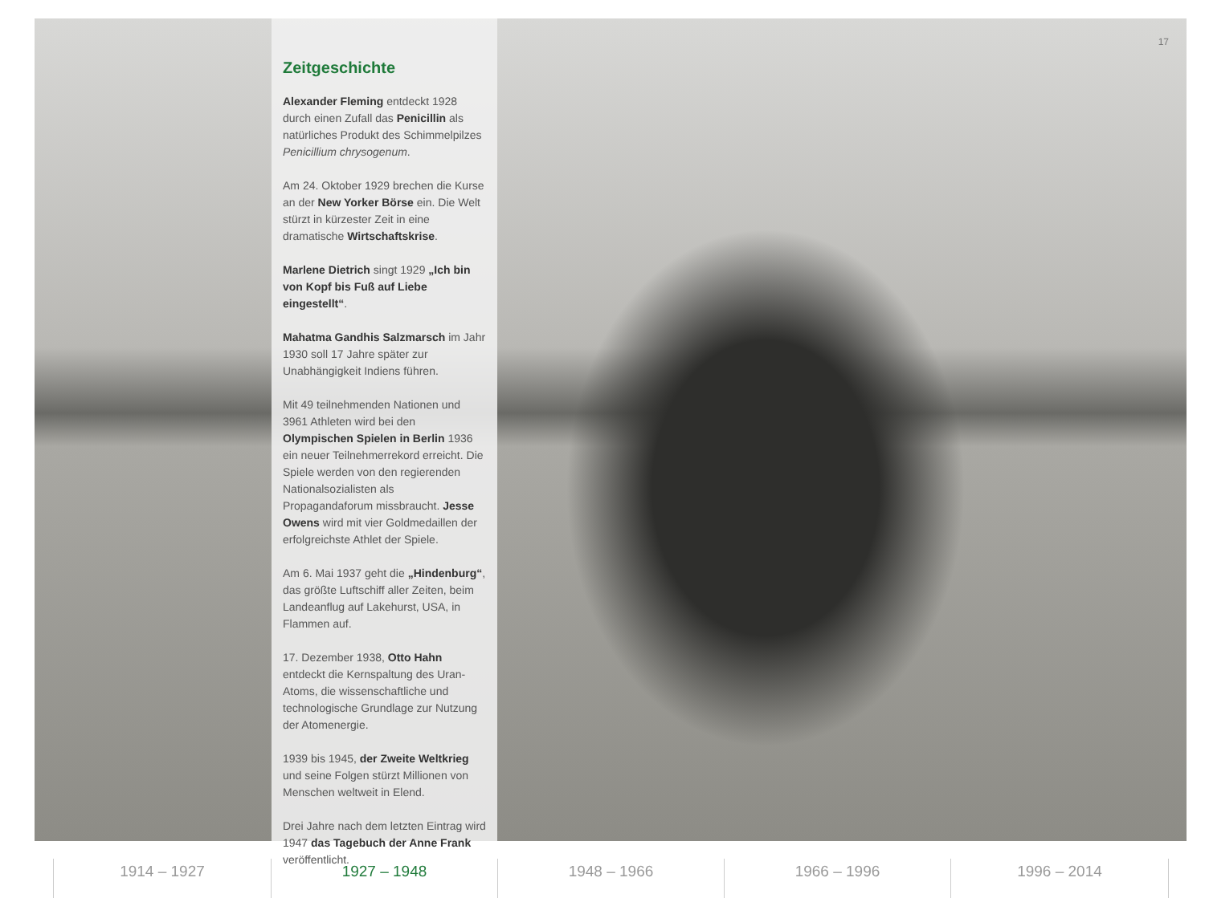17
Zeitgeschichte
Alexander Fleming entdeckt 1928 durch einen Zufall das Penicillin als natürliches Produkt des Schimmelpilzes Penicillium chrysogenum.
Am 24. Oktober 1929 brechen die Kurse an der New Yorker Börse ein. Die Welt stürzt in kürzester Zeit in eine dramatische Wirtschaftskrise.
Marlene Dietrich singt 1929 „Ich bin von Kopf bis Fuß auf Liebe eingestellt“.
Mahatma Gandhis Salzmarsch im Jahr 1930 soll 17 Jahre später zur Unabhängigkeit Indiens führen.
Mit 49 teilnehmenden Nationen und 3961 Athleten wird bei den Olympischen Spielen in Berlin 1936 ein neuer Teil­nehmerrekord erreicht. Die Spiele werden von den regierenden Nationalsozialisten als Propagandaforum missbraucht. Jesse Owens wird mit vier Goldmedail­len der erfolgreichste Athlet der Spiele.
Am 6. Mai 1937 geht die „Hindenburg“, das größte Luftschiff aller Zeiten, beim Landeanflug auf Lakehurst, USA, in Flammen auf.
17. Dezember 1938, Otto Hahn entdeckt die Kernspaltung des Uran-Atoms, die wissenschaftliche und technologische Grundlage zur Nutzung der Atomenergie.
1939 bis 1945, der Zweite Weltkrieg und seine Folgen stürzt Millionen von Menschen weltweit in Elend.
Drei Jahre nach dem letzten Eintrag wird 1947 das Tagebuch der Anne Frank veröffentlicht.
1914 – 1927 1927 – 1948 1948 – 1966 1966 – 1996 1996 – 2014